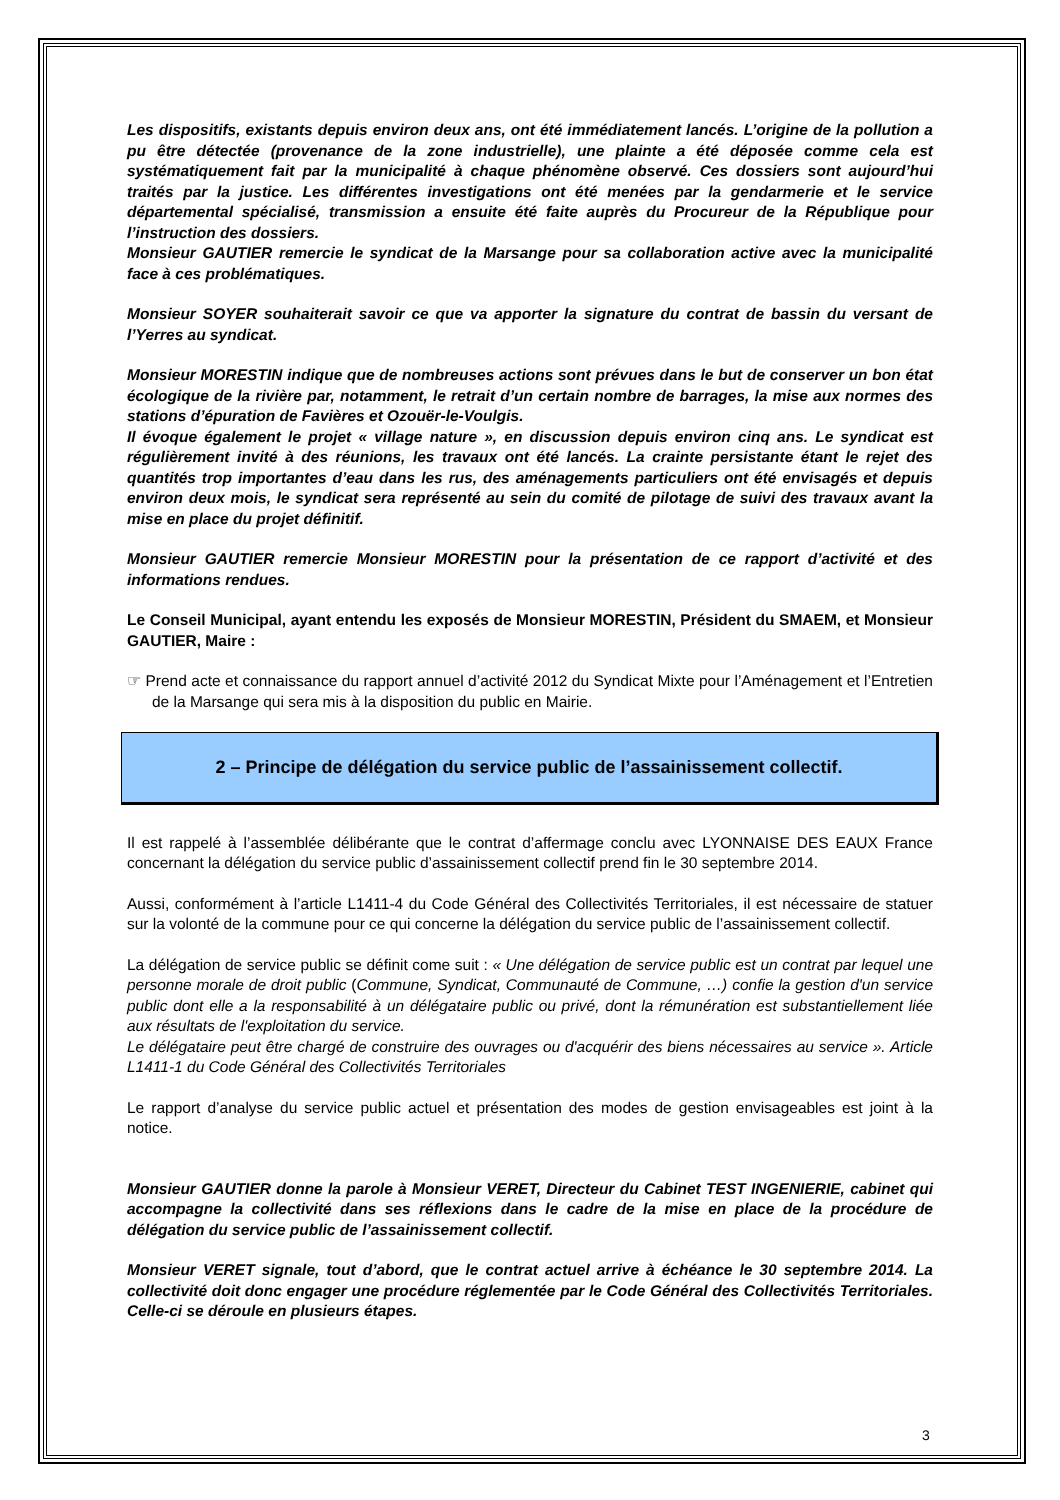Les dispositifs, existants depuis environ deux ans, ont été immédiatement lancés. L’origine de la pollution a pu être détectée (provenance de la zone industrielle), une plainte a été déposée comme cela est systématiquement fait par la municipalité à chaque phénomène observé. Ces dossiers sont aujourd’hui traités par la justice. Les différentes investigations ont été menées par la gendarmerie et le service départemental spécialisé, transmission a ensuite été faite auprès du Procureur de la République pour l’instruction des dossiers.
Monsieur GAUTIER remercie le syndicat de la Marsange pour sa collaboration active avec la municipalité face à ces problématiques.
Monsieur SOYER souhaiterait savoir ce que va apporter la signature du contrat de bassin du versant de l’Yerres au syndicat.
Monsieur MORESTIN indique que de nombreuses actions sont prévues dans le but de conserver un bon état écologique de la rivière par, notamment, le retrait d’un certain nombre de barrages, la mise aux normes des stations d’épuration de Favières et Ozouër-le-Voulgis.
Il évoque également le projet « village nature », en discussion depuis environ cinq ans. Le syndicat est régulièrement invité à des réunions, les travaux ont été lancés. La crainte persistante étant le rejet des quantités trop importantes d’eau dans les rus, des aménagements particuliers ont été envisagés et depuis environ deux mois, le syndicat sera représenté au sein du comité de pilotage de suivi des travaux avant la mise en place du projet définitif.
Monsieur GAUTIER remercie Monsieur MORESTIN pour la présentation de ce rapport d’activité et des informations rendues.
Le Conseil Municipal, ayant entendu les exposés de Monsieur MORESTIN, Président du SMAEM, et Monsieur GAUTIER, Maire :
☞ Prend acte et connaissance du rapport annuel d’activité 2012 du Syndicat Mixte pour l’Aménagement et l’Entretien de la Marsange qui sera mis à la disposition du public en Mairie.
2 – Principe de délégation du service public de l’assainissement collectif.
Il est rappelé à l’assemblée délibérante que le contrat d’affermage conclu avec LYONNAISE DES EAUX France concernant la délégation du service public d’assainissement collectif prend fin le 30 septembre 2014.
Aussi, conformément à l’article L1411-4 du Code Général des Collectivités Territoriales, il est nécessaire de statuer sur la volonté de la commune pour ce qui concerne la délégation du service public de l’assainissement collectif.
La délégation de service public se définit come suit : « Une délégation de service public est un contrat par lequel une personne morale de droit public (Commune, Syndicat, Communauté de Commune, …) confie la gestion d'un service public dont elle a la responsabilité à un délégataire public ou privé, dont la rémunération est substantiellement liée aux résultats de l'exploitation du service.
Le délégataire peut être chargé de construire des ouvrages ou d'acquérir des biens nécessaires au service ». Article L1411-1 du Code Général des Collectivités Territoriales
Le rapport d’analyse du service public actuel et présentation des modes de gestion envisageables est joint à la notice.
Monsieur GAUTIER donne la parole à Monsieur VERET, Directeur du Cabinet TEST INGENIERIE, cabinet qui accompagne la collectivité dans ses réflexions dans le cadre de la mise en place de la procédure de délégation du service public de l’assainissement collectif.
Monsieur VERET signale, tout d’abord, que le contrat actuel arrive à échéance le 30 septembre 2014. La collectivité doit donc engager une procédure réglementée par le Code Général des Collectivités Territoriales. Celle-ci se déroule en plusieurs étapes.
3